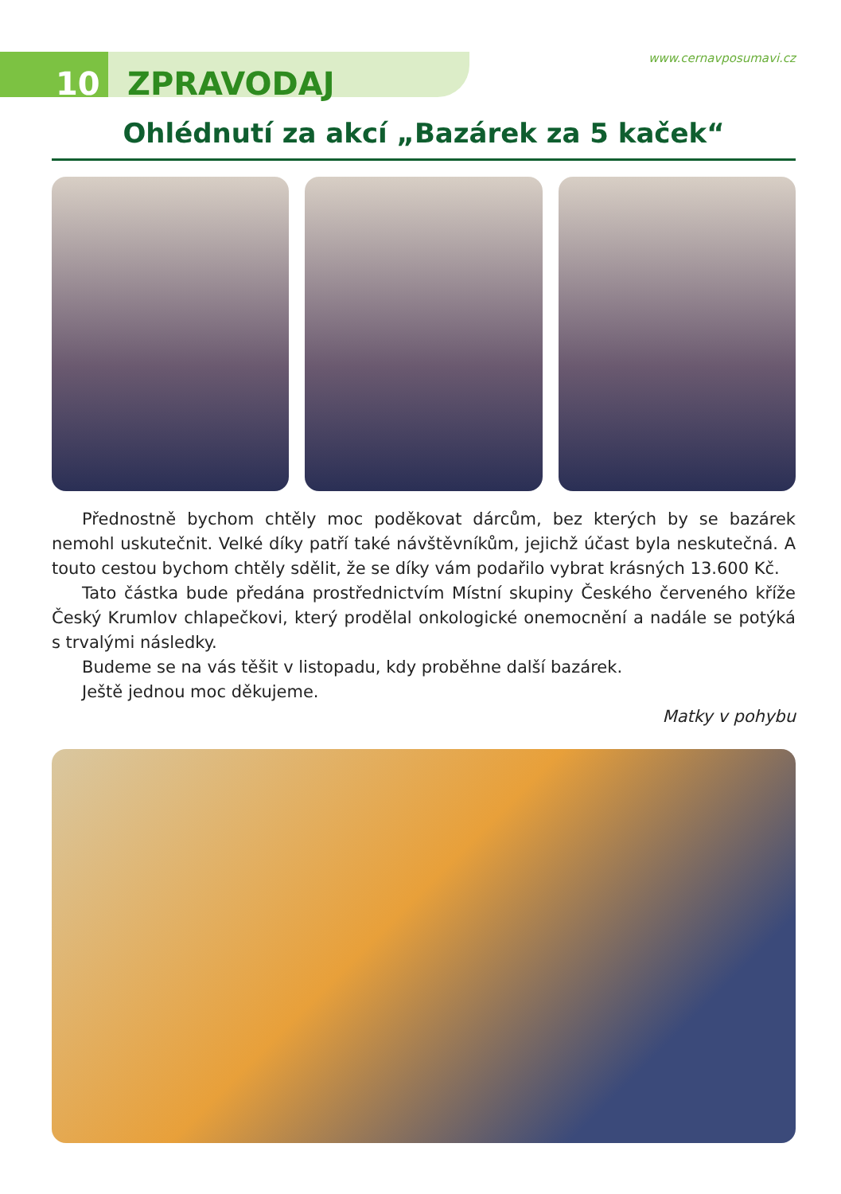10 ZPRAVODAJ
www.cernavposumavi.cz
Ohlédnutí za akcí „Bazárek za 5 kaček“
Přednostně bychom chtěly moc poděkovat dárcům, bez kterých by se bazárek nemohl uskutečnit. Velké díky patří také návštěvníkům, jejichž účast byla neskutečná. A touto cestou bychom chtěly sdělit, že se díky vám podařilo vybrat krásných 13.600 Kč.
Tato částka bude předána prostřednictvím Místní skupiny Českého červeného kříže Český Krumlov chlapečkovi, který prodělal onkologické onemocnění a nadále se potýká s trvalými následky.
Budeme se na vás těšit v listopadu, kdy proběhne další bazárek.
Ještě jednou moc děkujeme.
Matky v pohybu